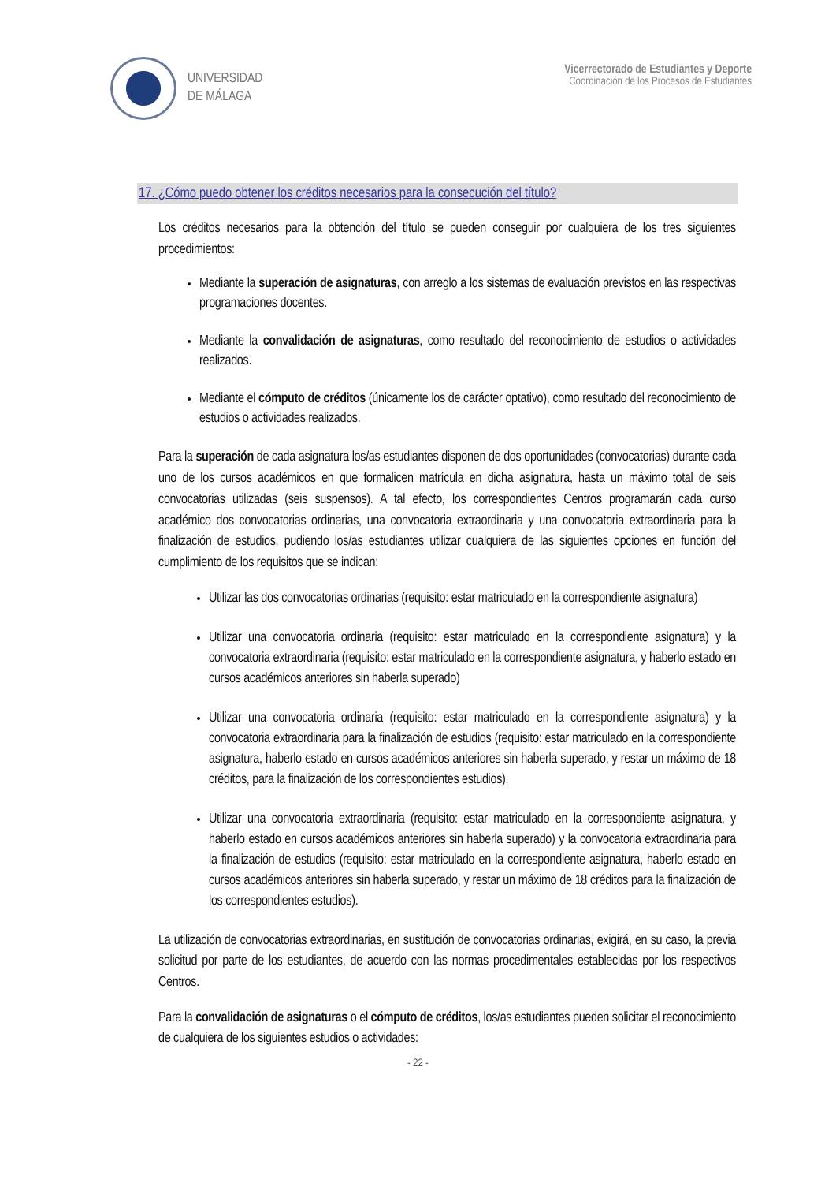UNIVERSIDAD
DE MÁLAGA
Vicerrectorado de Estudiantes y Deporte
Coordinación de los Procesos de Estudiantes
17. ¿Cómo puedo obtener los créditos necesarios para la consecución del título?
Los créditos necesarios para la obtención del título se pueden conseguir por cualquiera de los tres siguientes procedimientos:
Mediante la superación de asignaturas, con arreglo a los sistemas de evaluación previstos en las respectivas programaciones docentes.
Mediante la convalidación de asignaturas, como resultado del reconocimiento de estudios o actividades realizados.
Mediante el cómputo de créditos (únicamente los de carácter optativo), como resultado del reconocimiento de estudios o actividades realizados.
Para la superación de cada asignatura los/as estudiantes disponen de dos oportunidades (convocatorias) durante cada uno de los cursos académicos en que formalicen matrícula en dicha asignatura, hasta un máximo total de seis convocatorias utilizadas (seis suspensos). A tal efecto, los correspondientes Centros programarán cada curso académico dos convocatorias ordinarias, una convocatoria extraordinaria y una convocatoria extraordinaria para la finalización de estudios, pudiendo los/as estudiantes utilizar cualquiera de las siguientes opciones en función del cumplimiento de los requisitos que se indican:
Utilizar las dos convocatorias ordinarias (requisito: estar matriculado en la correspondiente asignatura)
Utilizar una convocatoria ordinaria (requisito: estar matriculado en la correspondiente asignatura) y la convocatoria extraordinaria (requisito: estar matriculado en la correspondiente asignatura, y haberlo estado en cursos académicos anteriores sin haberla superado)
Utilizar una convocatoria ordinaria (requisito: estar matriculado en la correspondiente asignatura) y la convocatoria extraordinaria para la finalización de estudios (requisito: estar matriculado en la correspondiente asignatura, haberlo estado en cursos académicos anteriores sin haberla superado, y restar un máximo de 18 créditos, para la finalización de los correspondientes estudios).
Utilizar una convocatoria extraordinaria (requisito: estar matriculado en la correspondiente asignatura, y haberlo estado en cursos académicos anteriores sin haberla superado) y la convocatoria extraordinaria para la finalización de estudios (requisito: estar matriculado en la correspondiente asignatura, haberlo estado en cursos académicos anteriores sin haberla superado, y restar un máximo de 18 créditos para la finalización de los correspondientes estudios).
La utilización de convocatorias extraordinarias, en sustitución de convocatorias ordinarias, exigirá, en su caso, la previa solicitud por parte de los estudiantes, de acuerdo con las normas procedimentales establecidas por los respectivos Centros.
Para la convalidación de asignaturas o el cómputo de créditos, los/as estudiantes pueden solicitar el reconocimiento de cualquiera de los siguientes estudios o actividades:
- 22 -